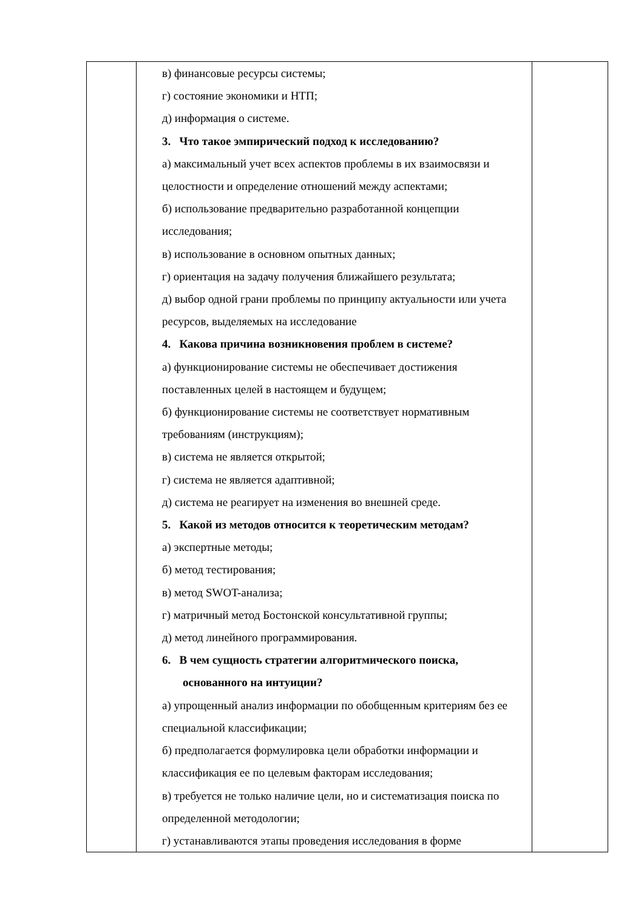| | в) финансовые ресурсы системы; г) состояние экономики и НТП; д) информация о системе. 3. Что такое эмпирический подход к исследованию? а) максимальный учет всех аспектов проблемы в их взаимосвязи и целостности и определение отношений между аспектами; б) использование предварительно разработанной концепции исследования; в) использование в основном опытных данных; г) ориентация на задачу получения ближайшего результата; д) выбор одной грани проблемы по принципу актуальности или учета ресурсов, выделяемых на исследование 4. Какова причина возникновения проблем в системе? а) функционирование системы не обеспечивает достижения поставленных целей в настоящем и будущем; б) функционирование системы не соответствует нормативным требованиям (инструкциям); в) система не является открытой; г) система не является адаптивной; д) система не реагирует на изменения во внешней среде. 5. Какой из методов относится к теоретическим методам? а) экспертные методы; б) метод тестирования; в) метод SWOT-анализа; г) матричный метод Бостонской консультативной группы; д) метод линейного программирования. 6. В чем сущность стратегии алгоритмического поиска, основанного на интуиции? а) упрощенный анализ информации по обобщенным критериям без ее специальной классификации; б) предполагается формулировка цели обработки информации и классификация ее по целевым факторам исследования; в) требуется не только наличие цели, но и систематизация поиска по определенной методологии; г) устанавливаются этапы проведения исследования в форме | |